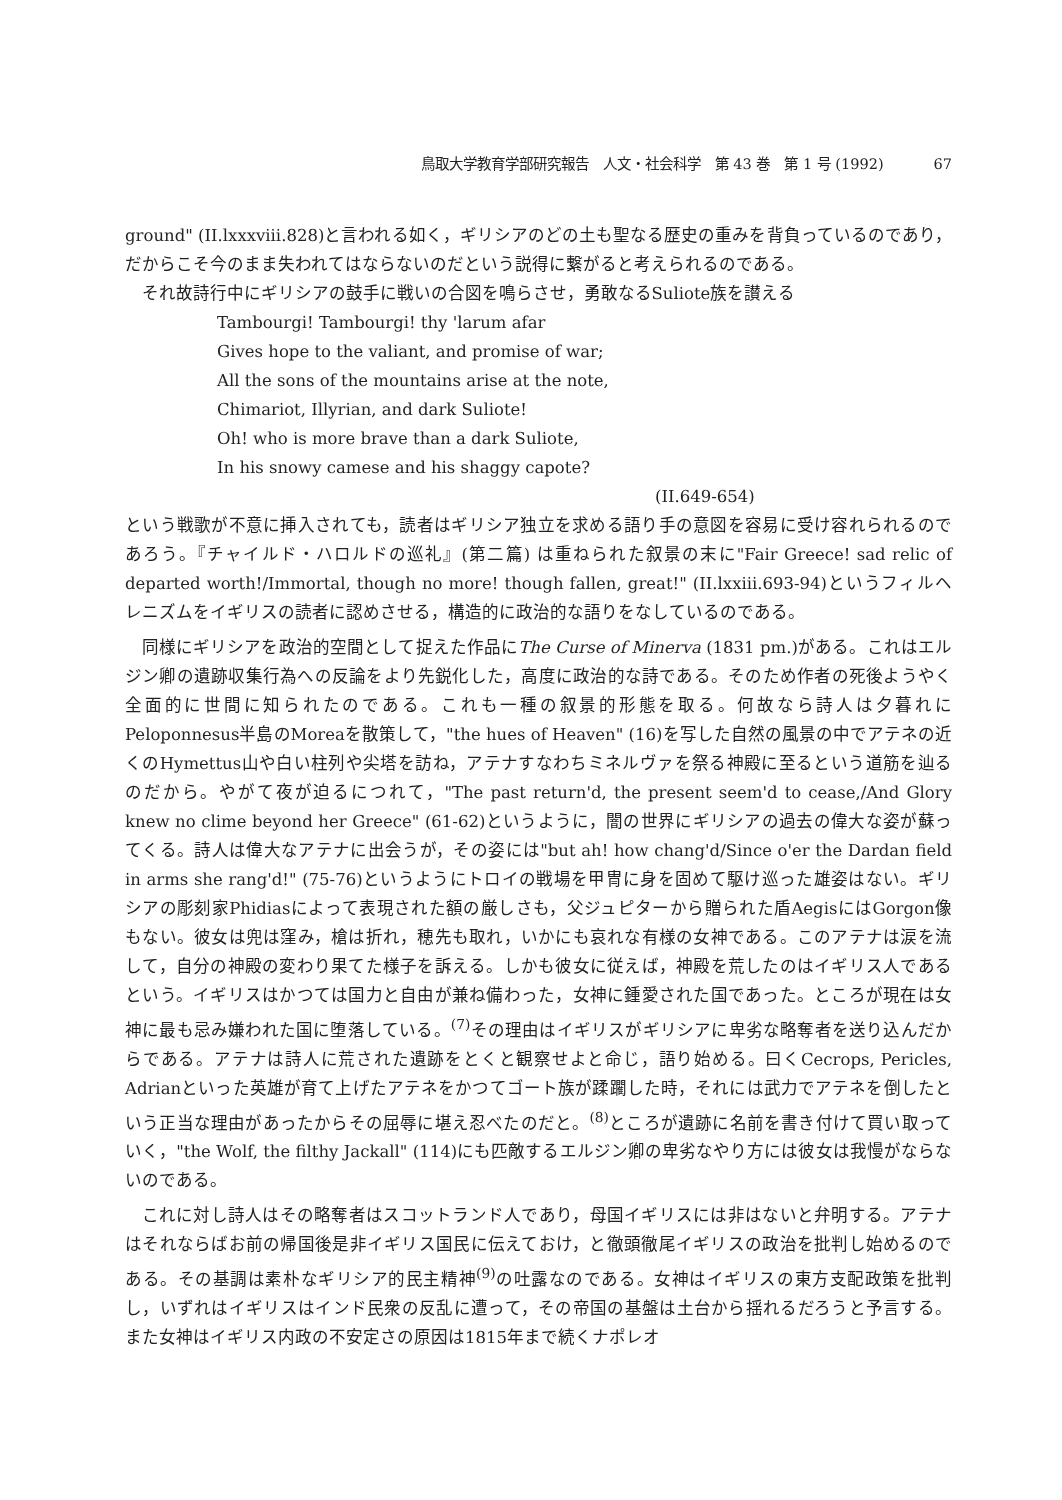鳥取大学教育学部研究報告　人文・社会科学　第 43 巻　第 1 号 (1992) 67
ground" (II.lxxxviii.828)と言われる如く，ギリシアのどの土も聖なる歴史の重みを背負っているのであり，だからこそ今のまま失われてはならないのだという説得に繋がると考えられるのである。
それ故詩行中にギリシアの鼓手に戦いの合図を鳴らさせ，勇敢なるSuliote族を讃える
Tambourgi! Tambourgi! thy 'larum afar
Gives hope to the valiant, and promise of war;
All the sons of the mountains arise at the note,
Chimariot, Illyrian, and dark Suliote!
Oh! who is more brave than a dark Suliote,
In his snowy camese and his shaggy capote?
(II.649-654)
という戦歌が不意に挿入されても，読者はギリシア独立を求める語り手の意図を容易に受け容れられるのであろう。『チャイルド・ハロルドの巡礼』(第二篇) は重ねられた叙景の末に"Fair Greece! sad relic of departed worth!/Immortal, though no more! though fallen, great!" (II.lxxiii.693-94)というフィルヘレニズムをイギリスの読者に認めさせる，構造的に政治的な語りをなしているのである。
同様にギリシアを政治的空間として捉えた作品にThe Curse of Minerva (1831 pm.)がある。これはエルジン卿の遺跡収集行為への反論をより先鋭化した，高度に政治的な詩である。そのため作者の死後ようやく全面的に世間に知られたのである。これも一種の叙景的形態を取る。何故なら詩人は夕暮れにPeloponnesus半島のMoreaを散策して，"the hues of Heaven" (16)を写した自然の風景の中でアテネの近くのHymettus山や白い柱列や尖塔を訪ね，アテナすなわちミネルヴァを祭る神殿に至るという道筋を辿るのだから。やがて夜が迫るにつれて，"The past return'd, the present seem'd to cease,/And Glory knew no clime beyond her Greece" (61-62)というように，闇の世界にギリシアの過去の偉大な姿が蘇ってくる。詩人は偉大なアテナに出会うが，その姿には"but ah! how chang'd/Since o'er the Dardan field in arms she rang'd!" (75-76)というようにトロイの戦場を甲冑に身を固めて駆け巡った雄姿はない。ギリシアの彫刻家Phidiasによって表現された額の厳しさも，父ジュピターから贈られた盾AegisにはGorgon像もない。彼女は兜は窪み，槍は折れ，穂先も取れ，いかにも哀れな有様の女神である。このアテナは涙を流して，自分の神殿の変わり果てた様子を訴える。しかも彼女に従えば，神殿を荒したのはイギリス人であるという。イギリスはかつては国力と自由が兼ね備わった，女神に鍾愛された国であった。ところが現在は女神に最も忌み嫌われた国に堕落している。<sup>(7)</sup>その理由はイギリスがギリシアに卑劣な略奪者を送り込んだからである。アテナは詩人に荒された遺跡をとくと観察せよと命じ，語り始める。曰くCecrops, Pericles, Adrianといった英雄が育て上げたアテネをかつてゴート族が蹂躙した時，それには武力でアテネを倒したという正当な理由があったからその屈辱に堪え忍べたのだと。<sup>(8)</sup>ところが遺跡に名前を書き付けて買い取っていく，"the Wolf, the filthy Jackall" (114)にも匹敵するエルジン卿の卑劣なやり方には彼女は我慢がならないのである。
これに対し詩人はその略奪者はスコットランド人であり，母国イギリスには非はないと弁明する。アテナはそれならばお前の帰国後是非イギリス国民に伝えておけ，と徹頭徹尾イギリスの政治を批判し始めるのである。その基調は素朴なギリシア的民主精神<sup>(9)</sup>の吐露なのである。女神はイギリスの東方支配政策を批判し，いずれはイギリスはインド民衆の反乱に遭って，その帝国の基盤は土台から揺れるだろうと予言する。また女神はイギリス内政の不安定さの原因は1815年まで続くナポレオ